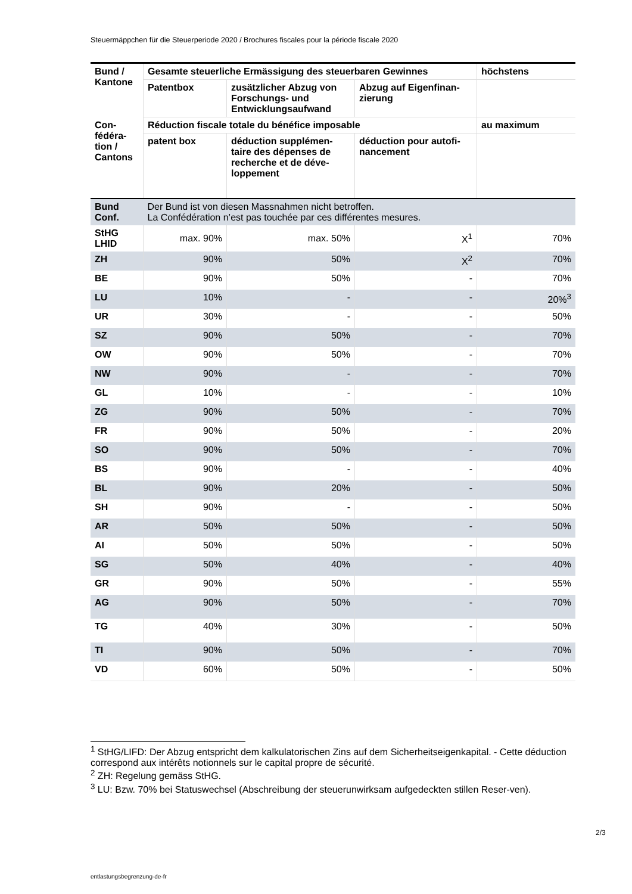Steuermäppchen für die Steuerperiode 2020 / Brochures fiscales pour la période fiscale 2020
| Bund / Kantone | Gesamte steuerliche Ermässigung des steuerbaren Gewinnes | | | höchstens |
| --- | --- | --- | --- | --- |
| | Patentbox | zusätzlicher Abzug von Forschungs- und Entwicklungsaufwand | Abzug auf Eigenfinan-zierung | |
| Con-fédéra-tion / Cantons | Réduction fiscale totale du bénéfice imposable | | | au maximum |
| | patent box | déduction supplémen-taire des dépenses de recherche et de déve-loppement | déduction pour autofi-nancement | |
| Bund Conf. | Der Bund ist von diesen Massnahmen nicht betroffen. La Confédération n’est pas touchée par ces différentes mesures. | | | |
| StHG LHID | max. 90% | max. 50% | X<sup>1</sup> | 70% |
| ZH | 90% | 50% | X<sup>2</sup> | 70% |
| BE | 90% | 50% | - | 70% |
| LU | 10% | - | - | 20%<sup>3</sup> |
| UR | 30% | - | - | 50% |
| SZ | 90% | 50% | - | 70% |
| OW | 90% | 50% | - | 70% |
| NW | 90% | - | - | 70% |
| GL | 10% | - | - | 10% |
| ZG | 90% | 50% | - | 70% |
| FR | 90% | 50% | - | 20% |
| SO | 90% | 50% | - | 70% |
| BS | 90% | - | - | 40% |
| BL | 90% | 20% | - | 50% |
| SH | 90% | - | - | 50% |
| AR | 50% | 50% | - | 50% |
| AI | 50% | 50% | - | 50% |
| SG | 50% | 40% | - | 40% |
| GR | 90% | 50% | - | 55% |
| AG | 90% | 50% | - | 70% |
| TG | 40% | 30% | - | 50% |
| TI | 90% | 50% | - | 70% |
| VD | 60% | 50% | - | 50% |
<sup>1</sup> StHG/LIFD: Der Abzug entspricht dem kalkulatorischen Zins auf dem Sicherheitseigenkapital. - Cette déduction correspond aux intérêts notionnels sur le capital propre de sécurité.
<sup>2</sup> ZH: Regelung gemäss StHG.
<sup>3</sup> LU: Bzw. 70% bei Statuswechsel (Abschreibung der steuerunwirksam aufgedeckten stillen Reser-ven).
2/3
entlastungsbegrenzung-de-fr